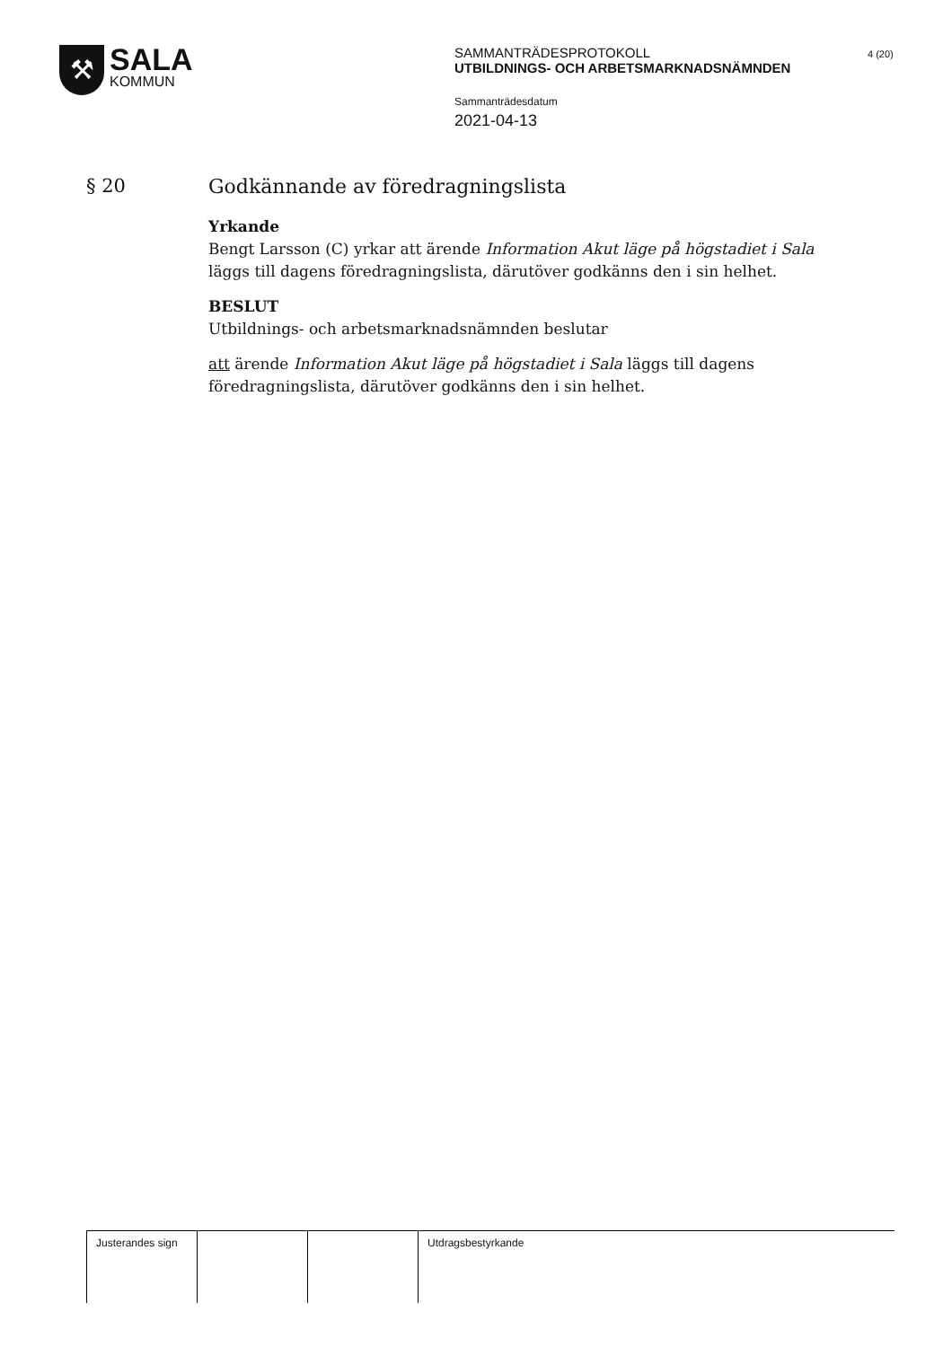⚒
SALA
KOMMUN
SAMMANTRÄDESPROTOKOLL
UTBILDNINGS- OCH ARBETSMARKNADSNÄMNDEN
Sammanträdesdatum
2021-04-13
4 (20)
§ 20
Godkännande av föredragningslista
Yrkande
Bengt Larsson (C) yrkar att ärende Information Akut läge på högstadiet i Sala läggs till dagens föredragningslista, därutöver godkänns den i sin helhet.
BESLUT
Utbildnings- och arbetsmarknadsnämnden beslutar
att ärende Information Akut läge på högstadiet i Sala läggs till dagens föredragningslista, därutöver godkänns den i sin helhet.
Justerandes sign
Utdragsbestyrkande